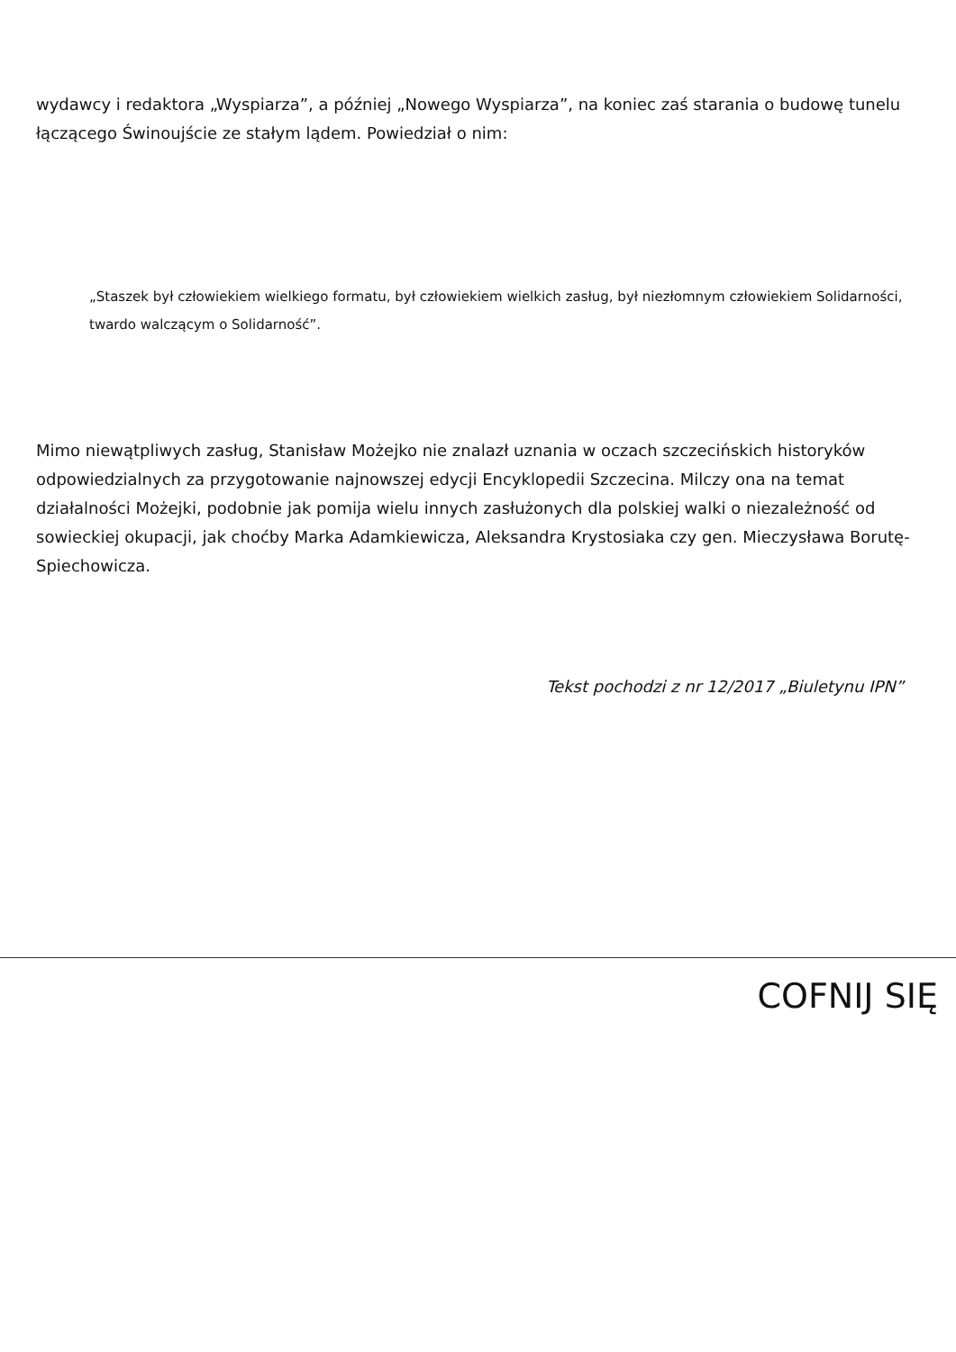wydawcy i redaktora „Wyspiarza”, a później „Nowego Wyspiarza”, na koniec zaś starania o budowę tunelu łączącego Świnoujście ze stałym lądem. Powiedział o nim:
„Staszek był człowiekiem wielkiego formatu, był człowiekiem wielkich zasług, był niezłomnym człowiekiem Solidarności, twardo walczącym o Solidarność”.
Mimo niewątpliwych zasług, Stanisław Możejko nie znalazł uznania w oczach szczecińskich historyków odpowiedzialnych za przygotowanie najnowszej edycji Encyklopedii Szczecina. Milczy ona na temat działalności Możejki, podobnie jak pomija wielu innych zasłużonych dla polskiej walki o niezależność od sowieckiej okupacji, jak choćby Marka Adamkiewicza, Aleksandra Krystosiaka czy gen. Mieczysława Borutę-Spiechowicza.
Tekst pochodzi z nr 12/2017 „Biuletynu IPN”
COFNIJ SIĘ